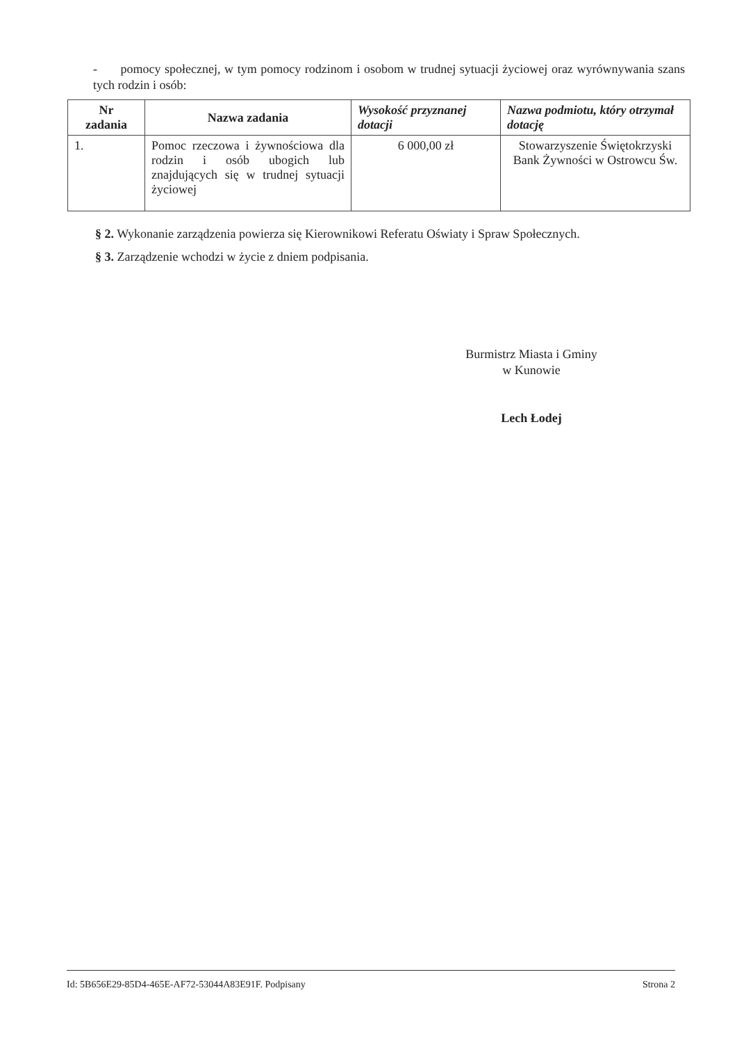- pomocy społecznej, w tym pomocy rodzinom i osobom w trudnej sytuacji życiowej oraz wyrównywania szans tych rodzin i osób:
| Nr zadania | Nazwa zadania | Wysokość przyznanej dotacji | Nazwa podmiotu, który otrzymał dotację |
| --- | --- | --- | --- |
| 1. | Pomoc rzeczowa i żywnościowa dla rodzin i osób ubogich lub znajdujących się w trudnej sytuacji życiowej | 6 000,00 zł | Stowarzyszenie Świętokrzyski Bank Żywności w Ostrowcu Św. |
§ 2. Wykonanie zarządzenia powierza się Kierownikowi Referatu Oświaty i Spraw Społecznych.
§ 3. Zarządzenie wchodzi w życie z dniem podpisania.
Burmistrz Miasta i Gminy
w Kunowie
Lech Łodej
Id: 5B656E29-85D4-465E-AF72-53044A83E91F. Podpisany Strona 2